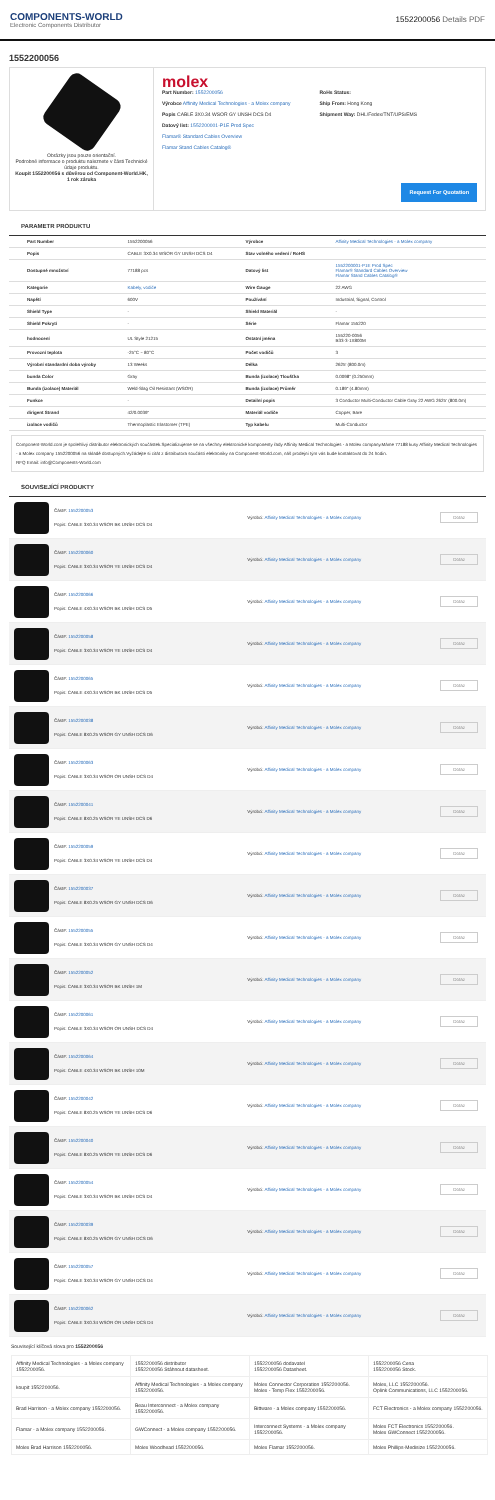COMPONENTS-WORLD
Electronic Components Distributor
1552200056 Details PDF
1552200056
Obrázky jsou pouze orientační.
Podrobné informace o produktu naleznete v části Technické údaje produktu.
Koupit 1552200056 s důvěrou od Component-World.HK, 1 rok záruka
molex
Part Number: 1552200056
Výrobce Affinity Medical Technologies - a Molex company
Popis CABLE 3X0.34 WSOR GY UNSH DCS D4
Datový list: 1552200001-P1E Prod Spec
Flamar® Standard Cables Overview
Flamar Stand Cables Catalog®
RoHs Status:
Ship From: Hong Kong
Shipment Way: DHL/Fedex/TNT/UPS/EMS
Request For Quotation
PARAMETR PRODUKTU
| Part Number | 1552200056 | Výrobce | Affinity Medical Technologies - a Molex company |
| Popis | CABLE 3X0.34 WSOR GY UNSH DCS D4 | Stav volného vedení / RoHS | |
| Dostupné množství | 77188 pcs | Datový list | 1552200001-P1E Prod Spec Flamar® Standard Cables Overview Flamar Stand Cables Catalog® |
| Kategorie | Kabely, vodiče | Wire Gauge | 22 AWG |
| Napětí | 600V | Používání | Industrial, Signal, Control |
| Shield Type | - | Shield Materiál | - |
| Shield Pokrytí | - | Série | Flamar 155220 |
| hodnocení | UL Style 21215 | Ostatní jména | 155220-0056 B33-3-1X800M |
| Provozní teplota | -25°C ~ 80°C | Počet vodičů | 3 |
| Výrobní standardní doba výroby | 13 Weeks | Délka | 2625' (800.0m) |
| bunda Color | Gray | Bunda (izolace) Tloušťka | 0.0098" (0.250mm) |
| Bunda (izolace) Materiál | Weld-Slag Oil Resistant (WSOR) | Bunda (izolace) Průměr | 0.189" (4.80mm) |
| Funkce | - | Detailní popis | 3 Conductor Multi-Conductor Cable Gray 22 AWG 2625' (800.0m) |
| dirigent Strand | 42/0.0039" | Materiál vodiče | Copper, Bare |
| izolace vodičů | Thermoplastic Elastomer (TPE) | Typ kabelu | Multi-Conductor |
Component-World.com je spolehlivý distributor elektronických součástek.Specializujeme se na všechny elektronické komponenty řady Affinity Medical Technologies - a Molex company.Máme 77188 kusy Affinity Medical Technologies - a Molex company 1552200056 na skladě dostupných.Vyžádejte si citát z distributora součástí elektroniky na Component-World.com, náš prodejní tým vás bude kontaktovat do 24 hodin.
RFQ Email: info@Components-World.com
SOUVISEJÍCÍ PRODUKTY
Část#: 1552200053
Popis: CABLE 3X0.34 WSOR BK UNSH DCS D4
Výrobci: Affinity Medical Technologies - a Molex company
Dotaz
Část#: 1552200060
Popis: CABLE 3X0.34 WSOR YE UNSH DCS D4
Výrobci: Affinity Medical Technologies - a Molex company
Dotaz
Část#: 1552200066
Popis: CABLE 4X0.34 WSOR BK UNSH DCS D5
Výrobci: Affinity Medical Technologies - a Molex company
Dotaz
Část#: 1552200058
Popis: CABLE 3X0.34 WSOR YE UNSH DCS D4
Výrobci: Affinity Medical Technologies - a Molex company
Dotaz
Část#: 1552200065
Popis: CABLE 4X0.34 WSOR BK UNSH DCS D5
Výrobci: Affinity Medical Technologies - a Molex company
Dotaz
Část#: 1552200038
Popis: CABLE 8X0.25 WSOR GY UNSH DCS D6
Výrobci: Affinity Medical Technologies - a Molex company
Dotaz
Část#: 1552200063
Popis: CABLE 3X0.34 WSOR OR UNSH DCS D4
Výrobci: Affinity Medical Technologies - a Molex company
Dotaz
Část#: 1552200041
Popis: CABLE 8X0.25 WSOR YE UNSH DCS D6
Výrobci: Affinity Medical Technologies - a Molex company
Dotaz
Část#: 1552200059
Popis: CABLE 3X0.34 WSOR YE UNSH DCS D4
Výrobci: Affinity Medical Technologies - a Molex company
Dotaz
Část#: 1552200037
Popis: CABLE 8X0.25 WSOR GY UNSH DCS D6
Výrobci: Affinity Medical Technologies - a Molex company
Dotaz
Část#: 1552200055
Popis: CABLE 3X0.34 WSOR GY UNSH DCS D4
Výrobci: Affinity Medical Technologies - a Molex company
Dotaz
Část#: 1552200052
Popis: CABLE 3X0.34 WSOR BK UNSH 1M
Výrobci: Affinity Medical Technologies - a Molex company
Dotaz
Část#: 1552200061
Popis: CABLE 3X0.34 WSOR OR UNSH DCS D4
Výrobci: Affinity Medical Technologies - a Molex company
Dotaz
Část#: 1552200064
Popis: CABLE 4X0.34 WSOR BK UNSH 10M
Výrobci: Affinity Medical Technologies - a Molex company
Dotaz
Část#: 1552200042
Popis: CABLE 8X0.25 WSOR YE UNSH DCS D6
Výrobci: Affinity Medical Technologies - a Molex company
Dotaz
Část#: 1552200040
Popis: CABLE 8X0.25 WSOR YE UNSH DCS D6
Výrobci: Affinity Medical Technologies - a Molex company
Dotaz
Část#: 1552200054
Popis: CABLE 3X0.34 WSOR BK UNSH DCS D4
Výrobci: Affinity Medical Technologies - a Molex company
Dotaz
Část#: 1552200039
Popis: CABLE 8X0.25 WSOR GY UNSH DCS D6
Výrobci: Affinity Medical Technologies - a Molex company
Dotaz
Část#: 1552200057
Popis: CABLE 3X0.34 WSOR GY UNSH DCS D4
Výrobci: Affinity Medical Technologies - a Molex company
Dotaz
Část#: 1552200062
Popis: CABLE 3X0.34 WSOR OR UNSH DCS D4
Výrobci: Affinity Medical Technologies - a Molex company
Dotaz
Související klíčová slova pro 1552200056
| Affinity Medical Technologies - a Molex company 1552200056. | 1552200056 distributor 1552200056 Stáhnout datasheet. | 1552200056 dodavatel 1552200056 Datasheet. | 1552200056 Cena 1552200056 Stock. |
| koupit 1552200056. | Affinity Medical Technologies - a Molex company 1552200056. | Molex Connector Corporation 1552200056. Molex - Temp Flex 1552200056. | Molex, LLC 1552200056. Oplink Communications, LLC 1552200056. |
| Brad Harrison - a Molex company 1552200056. | Beau Interconnect - a Molex company 1552200056. | Bittware - a Molex company 1552200056. | FCT Electronics - a Molex company 1552200056. |
| Flamar - a Molex company 1552200056. | GWConnect - a Molex company 1552200056. | Interconnect Systems - a Molex company 1552200056. | Molex FCT Electronics 1552200056. Molex GWConnect 1552200056. |
| Molex Brad Harrison 1552200056. | Molex Woodhead 1552200056. | Molex Flamar 1552200056. | Molex Phillips-Medisize 1552200056. |